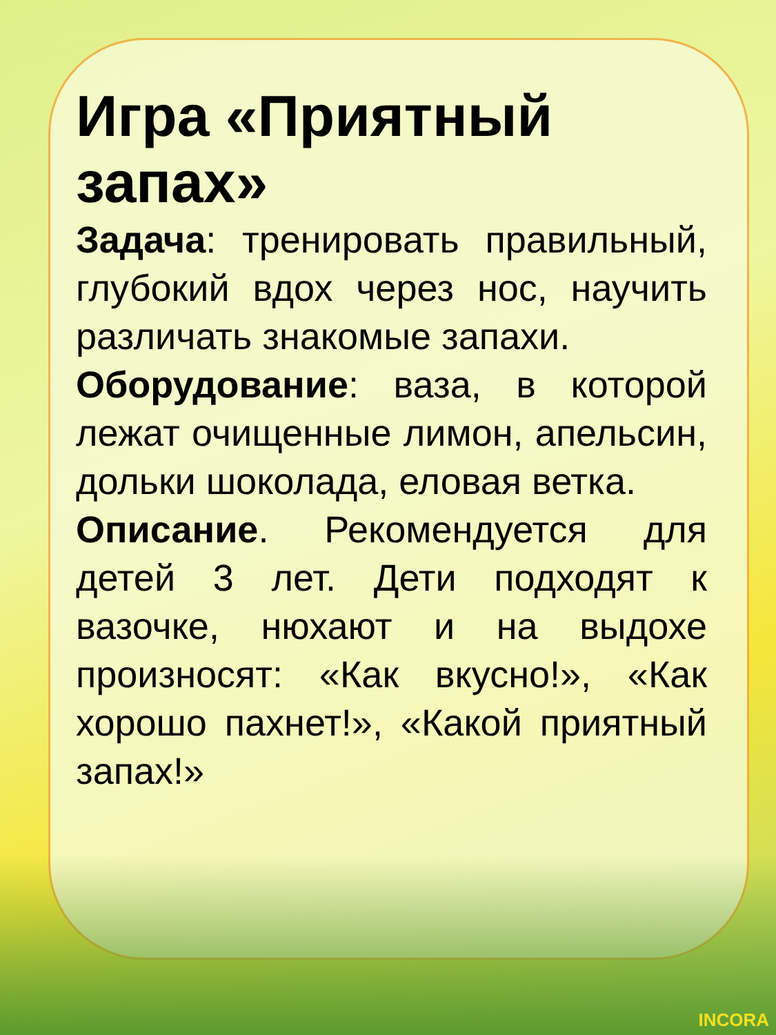Игра «Приятный запах»
Задача: тренировать правильный, глубокий вдох через нос, научить различать знакомые запахи.
Оборудование: ваза, в которой лежат очищенные лимон, апельсин, дольки шоколада, еловая ветка.
Описание. Рекомендуется для детей 3 лет. Дети подходят к вазочке, нюхают и на выдохе произносят: «Как вкусно!», «Как хорошо пахнет!», «Какой приятный запах!»
INCORA